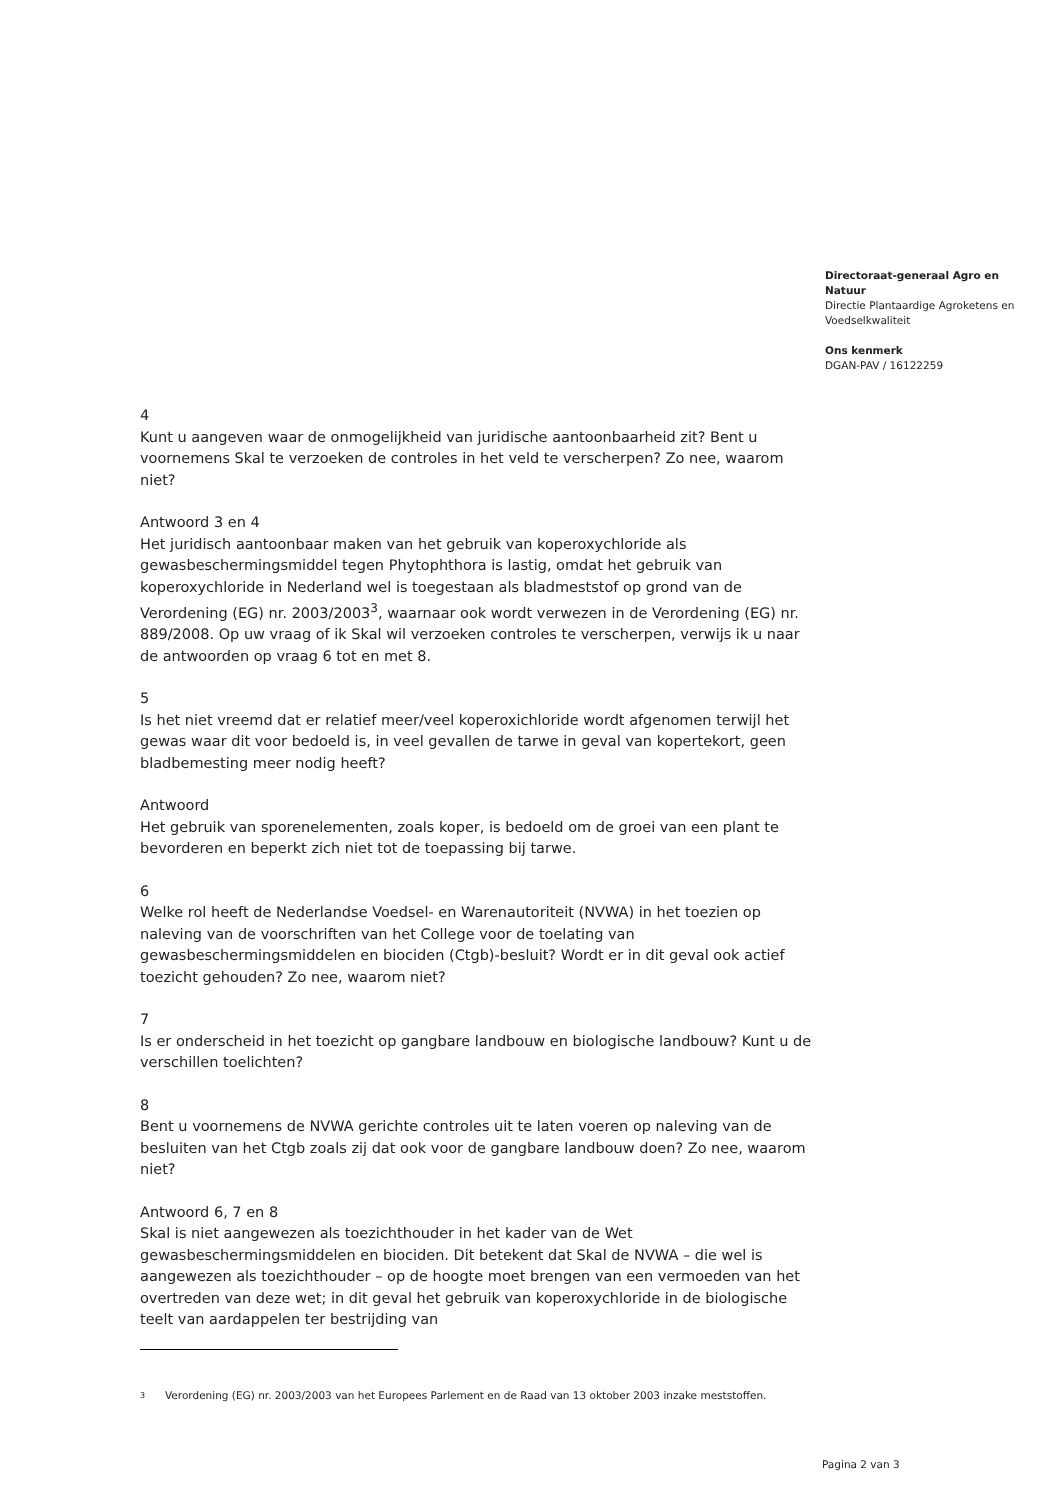Directoraat-generaal Agro en Natuur
Directie Plantaardige Agroketens en Voedselkwaliteit
Ons kenmerk
DGAN-PAV / 16122259
4
Kunt u aangeven waar de onmogelijkheid van juridische aantoonbaarheid zit? Bent u voornemens Skal te verzoeken de controles in het veld te verscherpen? Zo nee, waarom niet?
Antwoord 3 en 4
Het juridisch aantoonbaar maken van het gebruik van koperoxychloride als gewasbeschermingsmiddel tegen Phytophthora is lastig, omdat het gebruik van koperoxychloride in Nederland wel is toegestaan als bladmeststof op grond van de Verordening (EG) nr. 2003/2003<sup>3</sup>, waarnaar ook wordt verwezen in de Verordening (EG) nr. 889/2008. Op uw vraag of ik Skal wil verzoeken controles te verscherpen, verwijs ik u naar de antwoorden op vraag 6 tot en met 8.
5
Is het niet vreemd dat er relatief meer/veel koperoxichloride wordt afgenomen terwijl het gewas waar dit voor bedoeld is, in veel gevallen de tarwe in geval van kopertekort, geen bladbemesting meer nodig heeft?
Antwoord
Het gebruik van sporenelementen, zoals koper, is bedoeld om de groei van een plant te bevorderen en beperkt zich niet tot de toepassing bij tarwe.
6
Welke rol heeft de Nederlandse Voedsel- en Warenautoriteit (NVWA) in het toezien op naleving van de voorschriften van het College voor de toelating van gewasbeschermingsmiddelen en biociden (Ctgb)-besluit? Wordt er in dit geval ook actief toezicht gehouden? Zo nee, waarom niet?
7
Is er onderscheid in het toezicht op gangbare landbouw en biologische landbouw? Kunt u de verschillen toelichten?
8
Bent u voornemens de NVWA gerichte controles uit te laten voeren op naleving van de besluiten van het Ctgb zoals zij dat ook voor de gangbare landbouw doen? Zo nee, waarom niet?
Antwoord 6, 7 en 8
Skal is niet aangewezen als toezichthouder in het kader van de Wet gewasbeschermingsmiddelen en biociden. Dit betekent dat Skal de NVWA – die wel is aangewezen als toezichthouder – op de hoogte moet brengen van een vermoeden van het overtreden van deze wet; in dit geval het gebruik van koperoxychloride in de biologische teelt van aardappelen ter bestrijding van
3
Verordening (EG) nr. 2003/2003 van het Europees Parlement en de Raad van 13 oktober 2003 inzake meststoffen.
Pagina 2 van 3